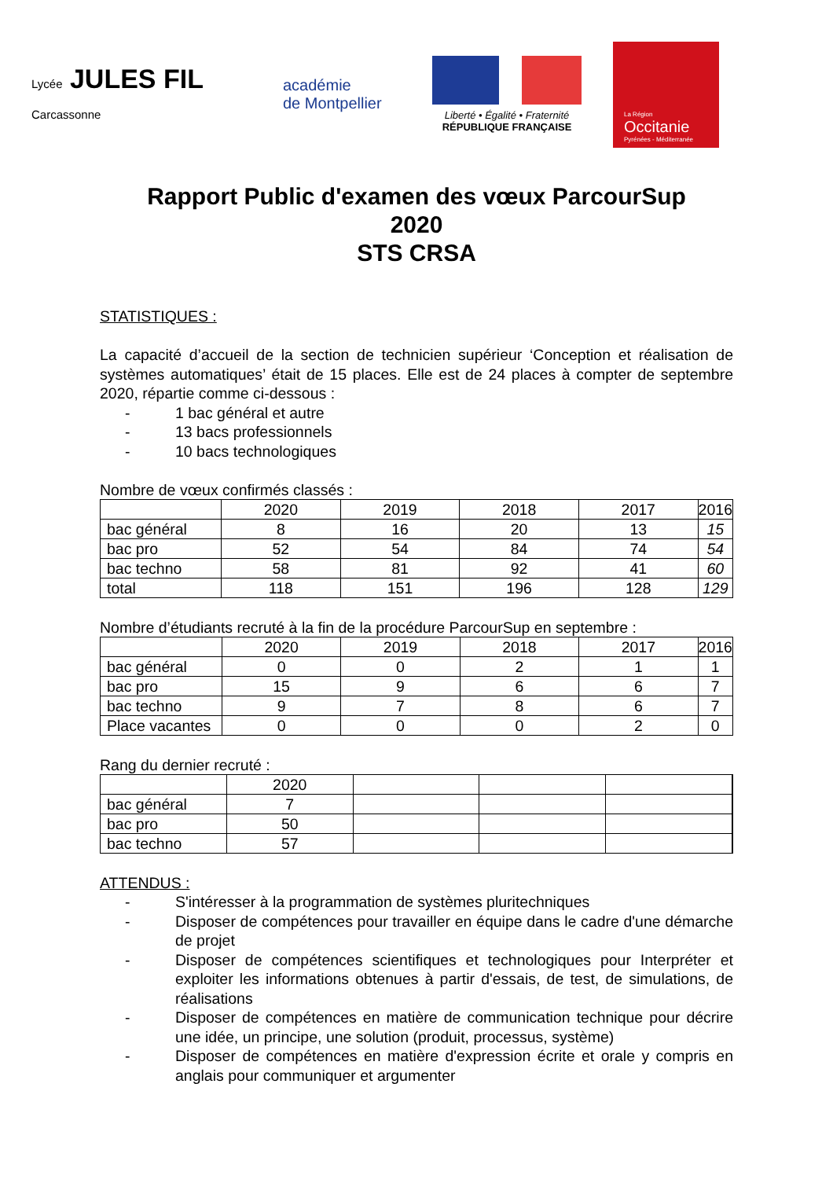Lycée JULES FIL Carcassonne
académie
de Montpellier
Liberté • Égalité • Fraternité
RÉPUBLIQUE FRANÇAISE
La Région
Occitanie
Pyrénées - Méditerranée
Rapport Public d'examen des vœux ParcourSup
2020
STS CRSA
STATISTIQUES :
La capacité d’accueil de la section de technicien supérieur ‘Conception et réalisation de systèmes automatiques’ était de 15 places. Elle est de 24 places à compter de septembre 2020, répartie comme ci-dessous :
- 1 bac général et autre
- 13 bacs professionnels
- 10 bacs technologiques
Nombre de vœux confirmés classés :
| | 2020 | 2019 | 2018 | 2017 | 2016 |
| --- | --- | --- | --- | --- | --- |
| bac général | 8 | 16 | 20 | 13 | 15 |
| bac pro | 52 | 54 | 84 | 74 | 54 |
| bac techno | 58 | 81 | 92 | 41 | 60 |
| total | 118 | 151 | 196 | 128 | 129 |
Nombre d’étudiants recruté à la fin de la procédure ParcourSup en septembre :
| | 2020 | 2019 | 2018 | 2017 | 2016 |
| --- | --- | --- | --- | --- | --- |
| bac général | 0 | 0 | 2 | 1 | 1 |
| bac pro | 15 | 9 | 6 | 6 | 7 |
| bac techno | 9 | 7 | 8 | 6 | 7 |
| Place vacantes | 0 | 0 | 0 | 2 | 0 |
Rang du dernier recruté :
| | 2020 | | | | |
| --- | --- | --- | --- | --- | --- |
| bac général | 7 | | | | |
| bac pro | 50 | | | | |
| bac techno | 57 | | | | |
ATTENDUS :
- S'intéresser à la programmation de systèmes pluritechniques
- Disposer de compétences pour travailler en équipe dans le cadre d'une démarche de projet
- Disposer de compétences scientifiques et technologiques pour Interpréter et exploiter les informations obtenues à partir d'essais, de test, de simulations, de réalisations
- Disposer de compétences en matière de communication technique pour décrire une idée, un principe, une solution (produit, processus, système)
- Disposer de compétences en matière d'expression écrite et orale y compris en anglais pour communiquer et argumenter